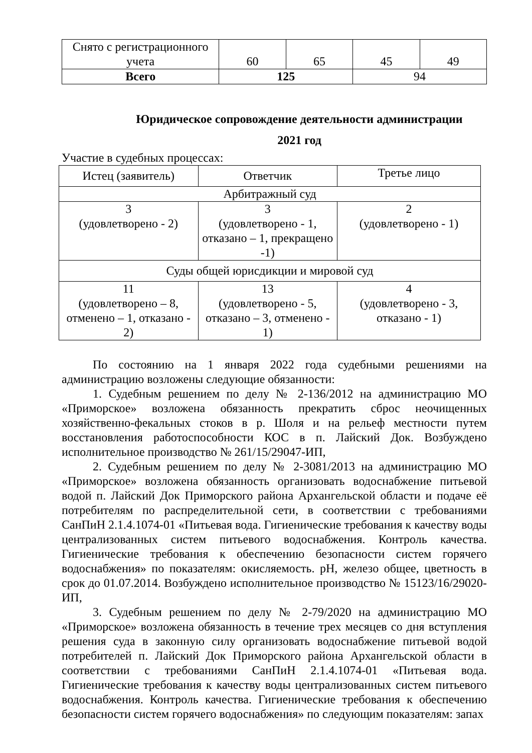| Снято с регистрационного учета | 60 | 65 | 45 | 49 |
| Всего | 125 | | 94 | |
Юридическое сопровождение деятельности администрации
2021 год
Участие в судебных процессах:
| Истец (заявитель) | Ответчик | Третье лицо |
| Арбитражный суд | | |
| 3 (удовлетворено - 2) | 3 (удовлетворено - 1, отказано – 1, прекращено -1) | 2 (удовлетворено - 1) |
| Суды общей юрисдикции и мировой суд | | |
| 11 (удовлетворено – 8, отменено – 1, отказано - 2) | 13 (удовлетворено - 5, отказано – 3, отменено - 1) | 4 (удовлетворено - 3, отказано - 1) |
По состоянию на 1 января 2022 года судебными решениями на администрацию возложены следующие обязанности:
1. Судебным решением по делу № 2-136/2012 на администрацию МО «Приморское» возложена обязанность прекратить сброс неочищенных хозяйственно-фекальных стоков в р. Шоля и на рельеф местности путем восстановления работоспособности КОС в п. Лайский Док. Возбуждено исполнительное производство № 261/15/29047-ИП,
2. Судебным решением по делу № 2-3081/2013 на администрацию МО «Приморское» возложена обязанность организовать водоснабжение питьевой водой п. Лайский Док Приморского района Архангельской области и подаче её потребителям по распределительной сети, в соответствии с требованиями СанПиН 2.1.4.1074-01 «Питьевая вода. Гигиенические требования к качеству воды централизованных систем питьевого водоснабжения. Контроль качества. Гигиенические требования к обеспечению безопасности систем горячего водоснабжения» по показателям: окисляемость. pH, железо общее, цветность в срок до 01.07.2014. Возбуждено исполнительное производство № 15123/16/29020-ИП,
3. Судебным решением по делу № 2-79/2020 на администрацию МО «Приморское» возложена обязанность в течение трех месяцев со дня вступления решения суда в законную силу организовать водоснабжение питьевой водой потребителей п. Лайский Док Приморского района Архангельской области в соответствии с требованиями СанПиН 2.1.4.1074-01 «Питьевая вода. Гигиенические требования к качеству воды централизованных систем питьевого водоснабжения. Контроль качества. Гигиенические требования к обеспечению безопасности систем горячего водоснабжения» по следующим показателям: запах